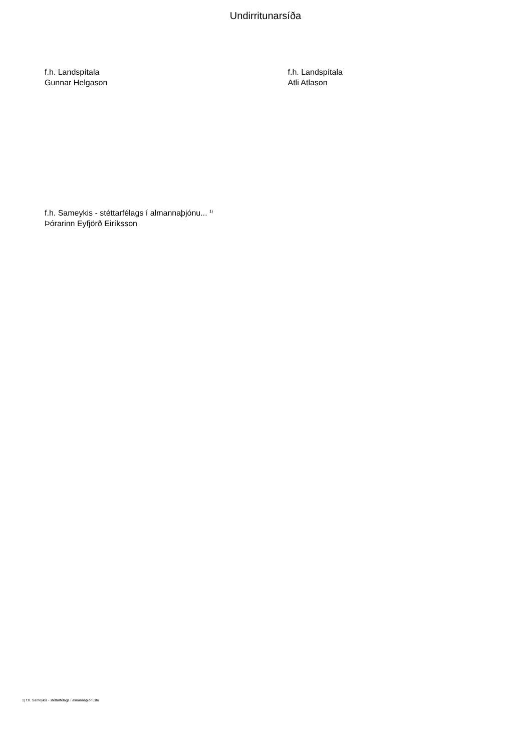Undirritunarsíða
f.h. Landspítala
Gunnar Helgason
f.h. Landspítala
Atli Atlason
f.h. Sameykis - stéttarfélags í almannaþjónu... <sup>1)</sup>
Þórarinn Eyfjörð Eiríksson
1) f.h. Sameykis - stéttarfélags í almannaþjónustu